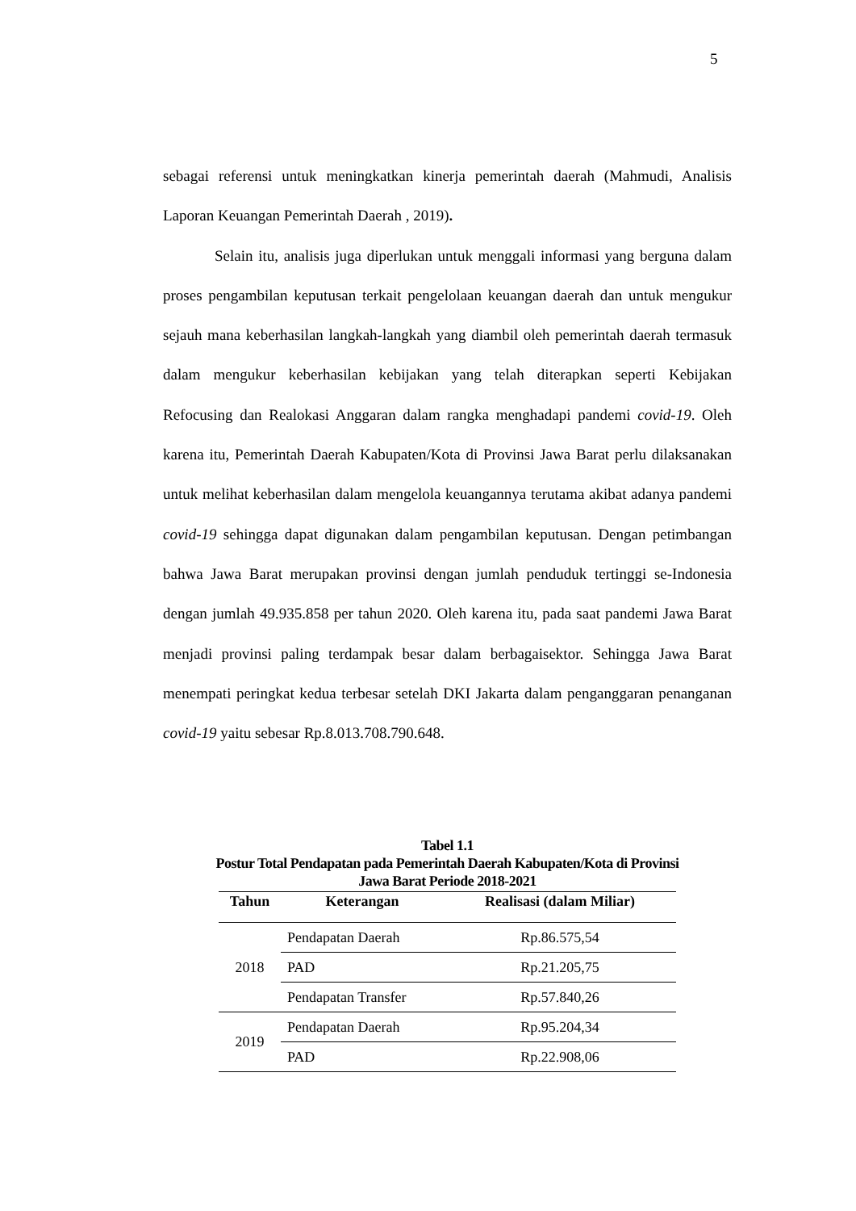5
sebagai referensi untuk meningkatkan kinerja pemerintah daerah (Mahmudi, Analisis Laporan Keuangan Pemerintah Daerah , 2019).
Selain itu, analisis juga diperlukan untuk menggali informasi yang berguna dalam proses pengambilan keputusan terkait pengelolaan keuangan daerah dan untuk mengukur sejauh mana keberhasilan langkah-langkah yang diambil oleh pemerintah daerah termasuk dalam mengukur keberhasilan kebijakan yang telah diterapkan seperti Kebijakan Refocusing dan Realokasi Anggaran dalam rangka menghadapi pandemi covid-19. Oleh karena itu, Pemerintah Daerah Kabupaten/Kota di Provinsi Jawa Barat perlu dilaksanakan untuk melihat keberhasilan dalam mengelola keuangannya terutama akibat adanya pandemi covid-19 sehingga dapat digunakan dalam pengambilan keputusan. Dengan petimbangan bahwa Jawa Barat merupakan provinsi dengan jumlah penduduk tertinggi se-Indonesia dengan jumlah 49.935.858 per tahun 2020. Oleh karena itu, pada saat pandemi Jawa Barat menjadi provinsi paling terdampak besar dalam berbagaisektor. Sehingga Jawa Barat menempati peringkat kedua terbesar setelah DKI Jakarta dalam penganggaran penanganan covid-19 yaitu sebesar Rp.8.013.708.790.648.
Tabel 1.1
Postur Total Pendapatan pada Pemerintah Daerah Kabupaten/Kota di Provinsi
Jawa Barat Periode 2018-2021
| Tahun | Keterangan | Realisasi (dalam Miliar) |
| --- | --- | --- |
| 2018 | Pendapatan Daerah | Rp.86.575,54 |
| | PAD | Rp.21.205,75 |
| | Pendapatan Transfer | Rp.57.840,26 |
| 2019 | Pendapatan Daerah | Rp.95.204,34 |
| | PAD | Rp.22.908,06 |